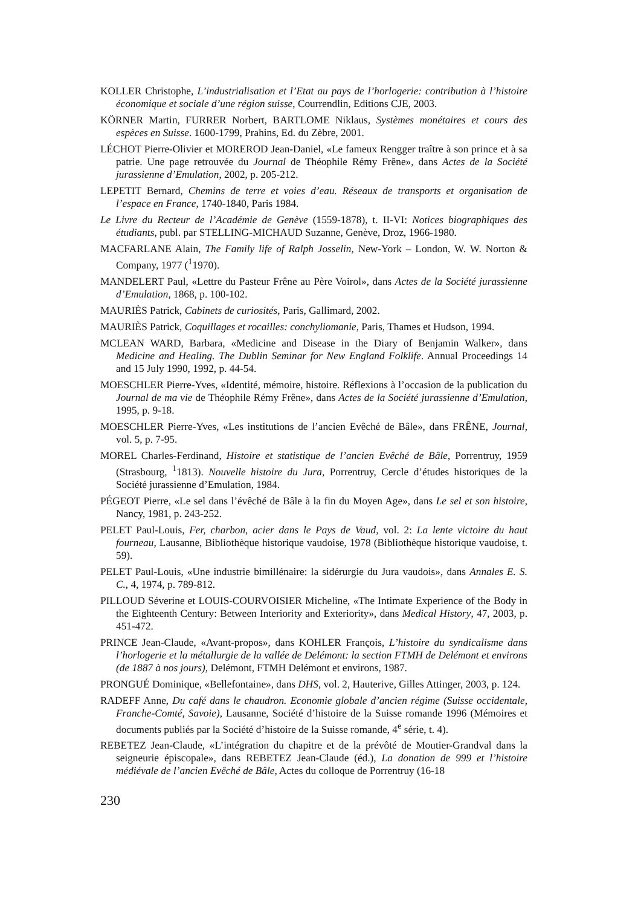KOLLER Christophe, L’industrialisation et l’Etat au pays de l’horlogerie: contribution à l’histoire économique et sociale d’une région suisse, Courrendlin, Editions CJE, 2003.
KÖRNER Martin, FURRER Norbert, BARTLOME Niklaus, Systèmes monétaires et cours des espèces en Suisse. 1600-1799, Prahins, Ed. du Zèbre, 2001.
LÉCHOT Pierre-Olivier et MOREROD Jean-Daniel, «Le fameux Rengger traître à son prince et à sa patrie. Une page retrouvée du Journal de Théophile Rémy Frêne», dans Actes de la Société jurassienne d’Emulation, 2002, p. 205-212.
LEPETIT Bernard, Chemins de terre et voies d’eau. Réseaux de transports et organisation de l’espace en France, 1740-1840, Paris 1984.
Le Livre du Recteur de l’Académie de Genève (1559-1878), t. II-VI: Notices biographiques des étudiants, publ. par STELLING-MICHAUD Suzanne, Genève, Droz, 1966-1980.
MACFARLANE Alain, The Family life of Ralph Josselin, New-York – London, W. W. Norton & Company, 1977 (<sup>1</sup>1970).
MANDELERT Paul, «Lettre du Pasteur Frêne au Père Voirol», dans Actes de la Société jurassienne d’Emulation, 1868, p. 100-102.
MAURIÈS Patrick, Cabinets de curiosités, Paris, Gallimard, 2002.
MAURIÈS Patrick, Coquillages et rocailles: conchyliomanie, Paris, Thames et Hudson, 1994.
MCLEAN WARD, Barbara, «Medicine and Disease in the Diary of Benjamin Walker», dans Medicine and Healing. The Dublin Seminar for New England Folklife. Annual Proceedings 14 and 15 July 1990, 1992, p. 44-54.
MOESCHLER Pierre-Yves, «Identité, mémoire, histoire. Réflexions à l’occasion de la publication du Journal de ma vie de Théophile Rémy Frêne», dans Actes de la Société jurassienne d’Emulation, 1995, p. 9-18.
MOESCHLER Pierre-Yves, «Les institutions de l’ancien Evêché de Bâle», dans FRÊNE, Journal, vol. 5, p. 7-95.
MOREL Charles-Ferdinand, Histoire et statistique de l’ancien Evêché de Bâle, Porrentruy, 1959 (Strasbourg, <sup>1</sup>1813). Nouvelle histoire du Jura, Porrentruy, Cercle d’études historiques de la Société jurassienne d’Emulation, 1984.
PÉGEOT Pierre, «Le sel dans l’évêché de Bâle à la fin du Moyen Age», dans Le sel et son histoire, Nancy, 1981, p. 243-252.
PELET Paul-Louis, Fer, charbon, acier dans le Pays de Vaud, vol. 2: La lente victoire du haut fourneau, Lausanne, Bibliothèque historique vaudoise, 1978 (Bibliothèque historique vaudoise, t. 59).
PELET Paul-Louis, «Une industrie bimillénaire: la sidérurgie du Jura vaudois», dans Annales E. S. C., 4, 1974, p. 789-812.
PILLOUD Séverine et LOUIS-COURVOISIER Micheline, «The Intimate Experience of the Body in the Eighteenth Century: Between Interiority and Exteriority», dans Medical History, 47, 2003, p. 451-472.
PRINCE Jean-Claude, «Avant-propos», dans KOHLER François, L’histoire du syndicalisme dans l’horlogerie et la métallurgie de la vallée de Delémont: la section FTMH de Delémont et environs (de 1887 à nos jours), Delémont, FTMH Delémont et environs, 1987.
PRONGUÉ Dominique, «Bellefontaine», dans DHS, vol. 2, Hauterive, Gilles Attinger, 2003, p. 124.
RADEFF Anne, Du café dans le chaudron. Economie globale d’ancien régime (Suisse occidentale, Franche-Comté, Savoie), Lausanne, Société d’histoire de la Suisse romande 1996 (Mémoires et documents publiés par la Société d’histoire de la Suisse romande, 4<sup>e</sup> série, t. 4).
REBETEZ Jean-Claude, «L’intégration du chapitre et de la prévôté de Moutier-Grandval dans la seigneurie épiscopale», dans REBETEZ Jean-Claude (éd.), La donation de 999 et l’histoire médiévale de l’ancien Evêché de Bâle, Actes du colloque de Porrentruy (16-18
230